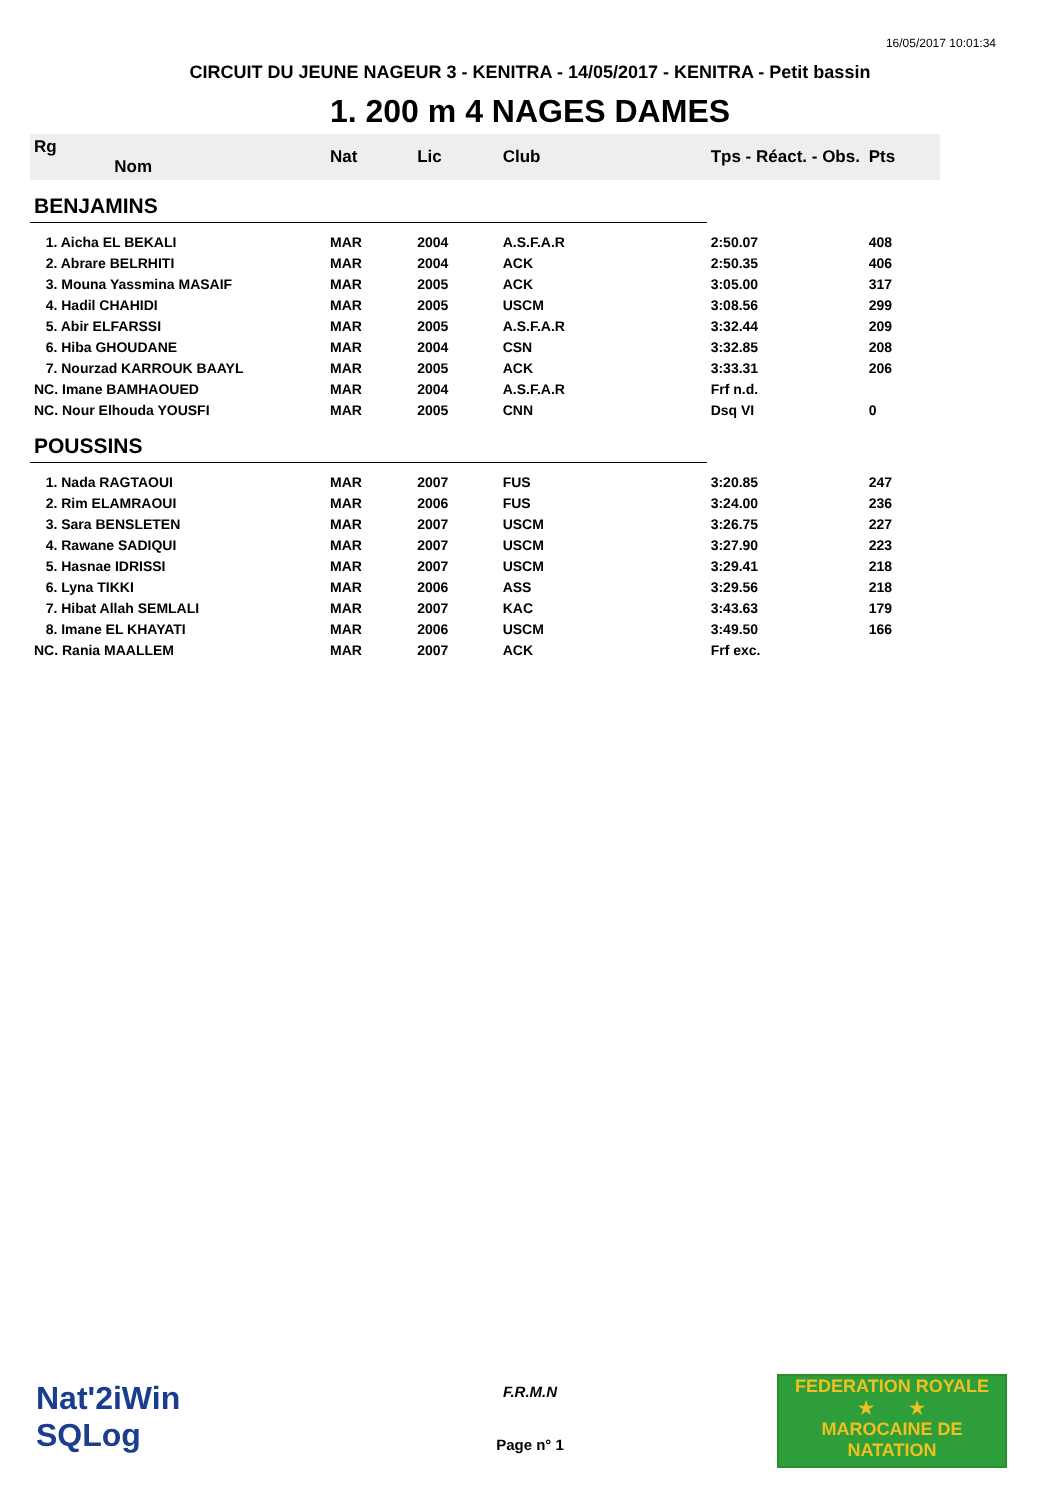16/05/2017 10:01:34
CIRCUIT DU JEUNE NAGEUR 3 - KENITRA - 14/05/2017 - KENITRA - Petit bassin
1. 200 m 4 NAGES DAMES
| Rg Nom | | Nat | Lic | Club | Tps - Réact. - Obs. | Pts |
| --- | --- | --- | --- | --- | --- | --- |
| BENJAMINS | | | | | | |
| 1. Aicha EL BEKALI | | MAR | 2004 | A.S.F.A.R | 2:50.07 | 408 |
| 2. Abrare BELRHITI | | MAR | 2004 | ACK | 2:50.35 | 406 |
| 3. Mouna Yassmina MASAIF | | MAR | 2005 | ACK | 3:05.00 | 317 |
| 4. Hadil CHAHIDI | | MAR | 2005 | USCM | 3:08.56 | 299 |
| 5. Abir ELFARSSI | | MAR | 2005 | A.S.F.A.R | 3:32.44 | 209 |
| 6. Hiba GHOUDANE | | MAR | 2004 | CSN | 3:32.85 | 208 |
| 7. Nourzad KARROUK BAAYL | | MAR | 2005 | ACK | 3:33.31 | 206 |
| NC. Imane BAMHAOUED | | MAR | 2004 | A.S.F.A.R | Frf n.d. | |
| NC. Nour Elhouda YOUSFI | | MAR | 2005 | CNN | Dsq VI | 0 |
| POUSSINS | | | | | | |
| 1. Nada RAGTAOUI | | MAR | 2007 | FUS | 3:20.85 | 247 |
| 2. Rim ELAMRAOUI | | MAR | 2006 | FUS | 3:24.00 | 236 |
| 3. Sara BENSLETEN | | MAR | 2007 | USCM | 3:26.75 | 227 |
| 4. Rawane SADIQUI | | MAR | 2007 | USCM | 3:27.90 | 223 |
| 5. Hasnae IDRISSI | | MAR | 2007 | USCM | 3:29.41 | 218 |
| 6. Lyna TIKKI | | MAR | 2006 | ASS | 3:29.56 | 218 |
| 7. Hibat Allah SEMLALI | | MAR | 2007 | KAC | 3:43.63 | 179 |
| 8. Imane EL KHAYATI | | MAR | 2006 | USCM | 3:49.50 | 166 |
| NC. Rania MAALLEM | | MAR | 2007 | ACK | Frf exc. | |
Nat'2iWin
SQLog
F.R.M.N
Page n° 1
FEDERATION ROYALE
★ ★
MAROCAINE DE NATATION